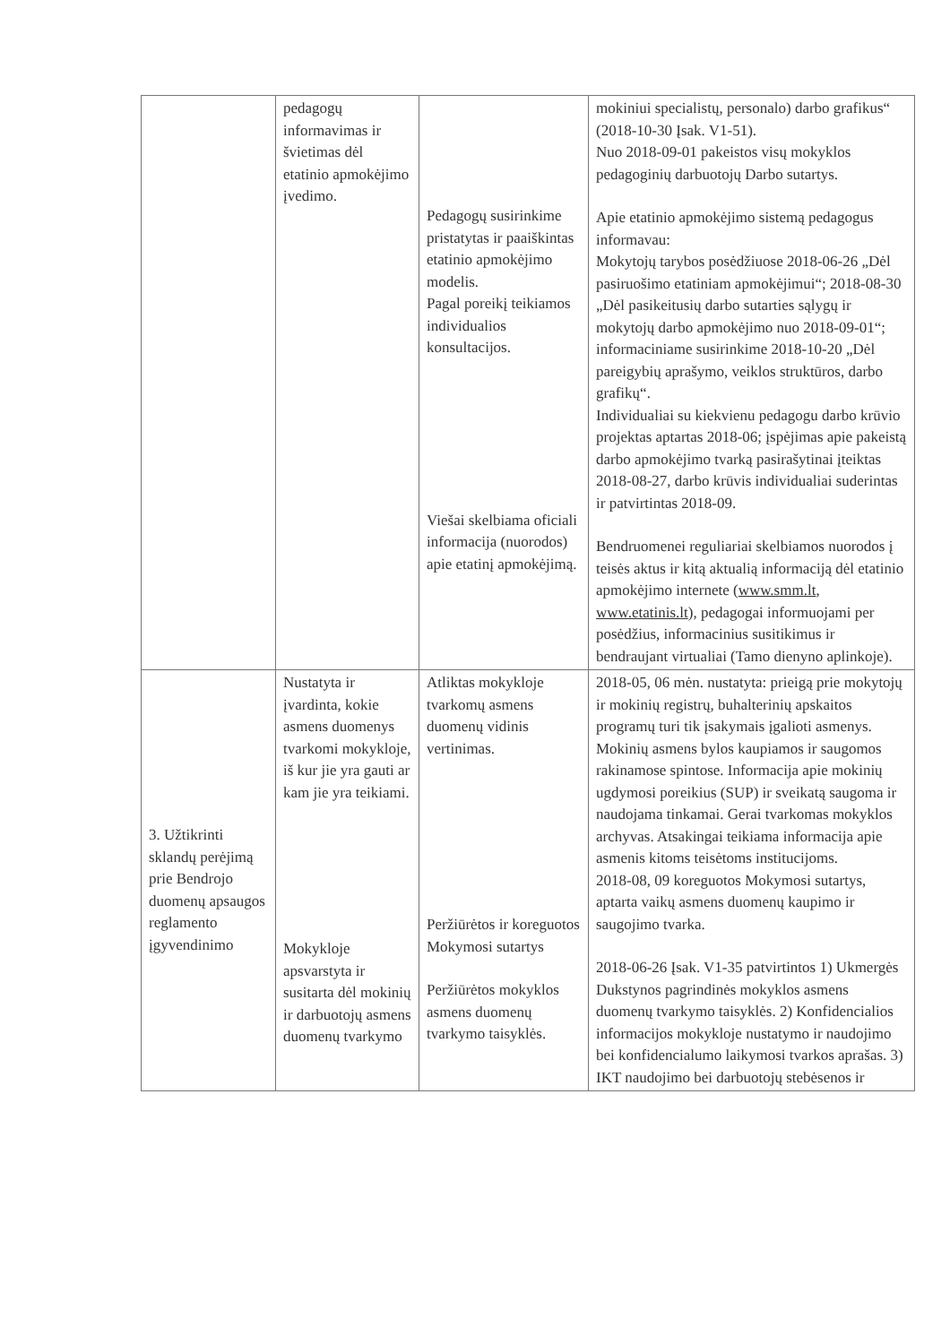| | pedagogų informavimas ir švietimas dėl etatinio apmokėjimo įvedimo. | Pedagogų susirinkime pristatytas ir paaiškintas etatinio apmokėjimo modelis. Pagal poreikį teikiamos individualios konsultacijos. Viešai skelbiama oficiali informacija (nuorodos) apie etatinį apmokėjimą. | mokiniui specialistų, personalo) darbo grafikus“ (2018-10-30 Įsak. V1-51). Nuo 2018-09-01 pakeistos visų mokyklos pedagoginių darbuotojų Darbo sutartys. Apie etatinio apmokėjimo sistemą pedagogus informavau: Mokytojų tarybos posėdžiuose 2018-06-26 „Dėl pasiruošimo etatiniam apmokėjimui“; 2018-08-30 „Dėl pasikeitusių darbo sutarties sąlygų ir mokytojų darbo apmokėjimo nuo 2018-09-01“; informaciniame susirinkime 2018-10-20 „Dėl pareigybių aprašymo, veiklos struktūros, darbo grafikų“. Individualiai su kiekvienu pedagogu darbo krūvio projektas aptartas 2018-06; įspėjimas apie pakeistą darbo apmokėjimo tvarką pasirašytinai įteiktas 2018-08-27, darbo krūvis individualiai suderintas ir patvirtintas 2018-09. Bendruomenei reguliariai skelbiamos nuorodos į teisės aktus ir kitą aktualią informaciją dėl etatinio apmokėjimo internete ( www.smm.lt , www.etatinis.lt ), pedagogai informuojami per posėdžius, informacinius susitikimus ir bendraujant virtualiai (Tamo dienyno aplinkoje). |
| 3. Užtikrinti sklandų perėjimą prie Bendrojo duomenų apsaugos reglamento įgyvendinimo | Nustatyta ir įvardinta, kokie asmens duomenys tvarkomi mokykloje, iš kur jie yra gauti ar kam jie yra teikiami. Mokykloje apsvarstyta ir susitarta dėl mokinių ir darbuotojų asmens duomenų tvarkymo | Atliktas mokykloje tvarkomų asmens duomenų vidinis vertinimas. Peržiūrėtos ir koreguotos Mokymosi sutartys Peržiūrėtos mokyklos asmens duomenų tvarkymo taisyklės. | 2018-05, 06 mėn. nustatyta: prieigą prie mokytojų ir mokinių registrų, buhalterinių apskaitos programų turi tik įsakymais įgalioti asmenys. Mokinių asmens bylos kaupiamos ir saugomos rakinamose spintose. Informacija apie mokinių ugdymosi poreikius (SUP) ir sveikatą saugoma ir naudojama tinkamai. Gerai tvarkomas mokyklos archyvas. Atsakingai teikiama informacija apie asmenis kitoms teisėtoms institucijoms. 2018-08, 09 koreguotos Mokymosi sutartys, aptarta vaikų asmens duomenų kaupimo ir saugojimo tvarka. 2018-06-26 Įsak. V1-35 patvirtintos 1) Ukmergės Dukstynos pagrindinės mokyklos asmens duomenų tvarkymo taisyklės. 2) Konfidencialios informacijos mokykloje nustatymo ir naudojimo bei konfidencialumo laikymosi tvarkos aprašas. 3) IKT naudojimo bei darbuotojų stebėsenos ir |